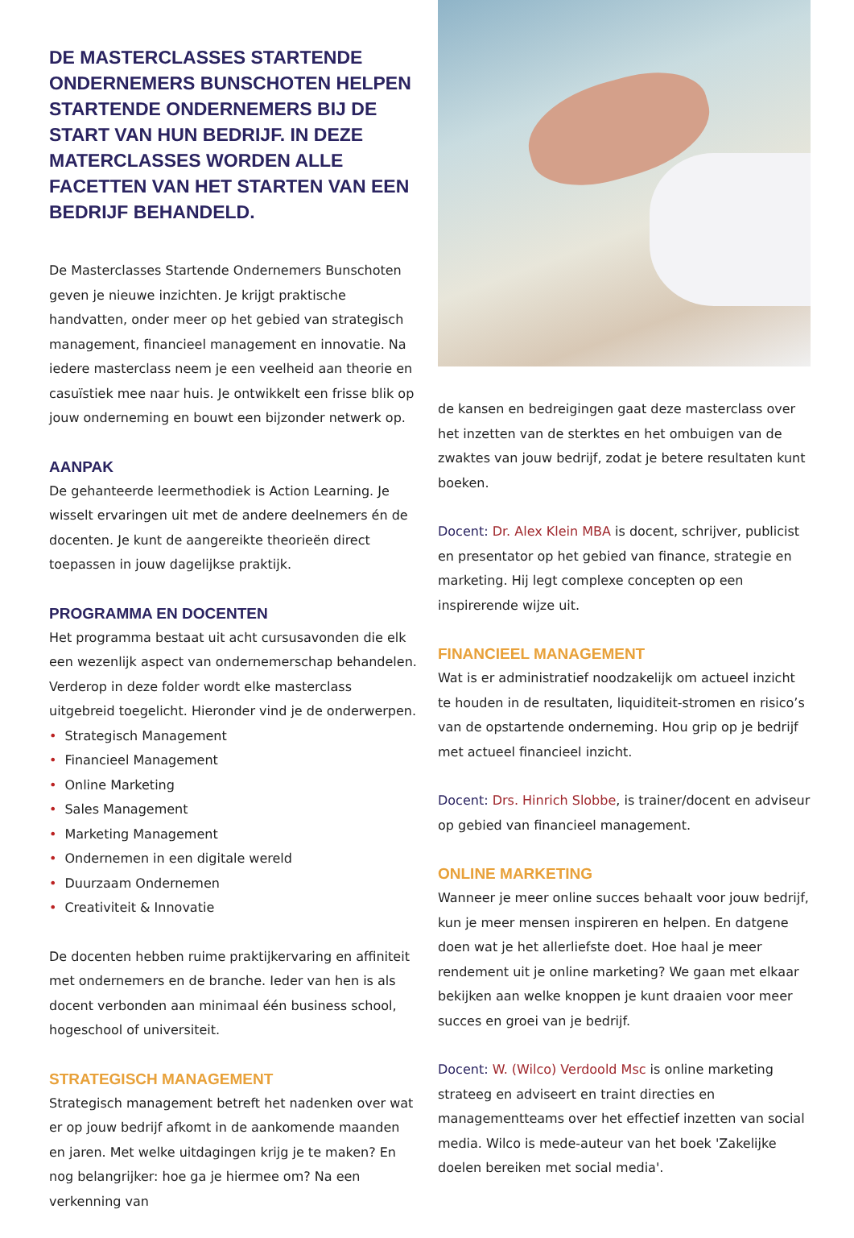DE MASTERCLASSES STARTENDE ONDERNEMERS BUNSCHOTEN HELPEN STARTENDE ONDERNEMERS BIJ DE START VAN HUN BEDRIJF. IN DEZE MATERCLASSES WORDEN ALLE FACETTEN VAN HET STARTEN VAN EEN BEDRIJF BEHANDELD.
De Masterclasses Startende Ondernemers Bunschoten geven je nieuwe inzichten. Je krijgt praktische handvatten, onder meer op het gebied van strategisch management, financieel management en innovatie. Na iedere masterclass neem je een veelheid aan theorie en casuïstiek mee naar huis. Je ontwikkelt een frisse blik op jouw onderneming en bouwt een bijzonder netwerk op.
AANPAK
De gehanteerde leermethodiek is Action Learning. Je wisselt ervaringen uit met de andere deelnemers én de docenten. Je kunt de aangereikte theorieën direct toepassen in jouw dagelijkse praktijk.
PROGRAMMA EN DOCENTEN
Het programma bestaat uit acht cursusavonden die elk een wezenlijk aspect van ondernemerschap behandelen. Verderop in deze folder wordt elke masterclass uitgebreid toegelicht. Hieronder vind je de onderwerpen.
• Strategisch Management
• Financieel Management
• Online Marketing
• Sales Management
• Marketing Management
• Ondernemen in een digitale wereld
• Duurzaam Ondernemen
• Creativiteit & Innovatie
De docenten hebben ruime praktijkervaring en affiniteit met ondernemers en de branche. Ieder van hen is als docent verbonden aan minimaal één business school, hogeschool of universiteit.
STRATEGISCH MANAGEMENT
Strategisch management betreft het nadenken over wat er op jouw bedrijf afkomt in de aankomende maanden en jaren. Met welke uitdagingen krijg je te maken? En nog belangrijker: hoe ga je hiermee om? Na een verkenning van
de kansen en bedreigingen gaat deze masterclass over het inzetten van de sterktes en het ombuigen van de zwaktes van jouw bedrijf, zodat je betere resultaten kunt boeken.
Docent: Dr. Alex Klein MBA is docent, schrijver, publicist en presentator op het gebied van finance, strategie en marketing. Hij legt complexe concepten op een inspirerende wijze uit.
FINANCIEEL MANAGEMENT
Wat is er administratief noodzakelijk om actueel inzicht te houden in de resultaten, liquiditeit-stromen en risico’s van de opstartende onderneming. Hou grip op je bedrijf met actueel financieel inzicht.
Docent: Drs. Hinrich Slobbe, is trainer/docent en adviseur op gebied van financieel management.
ONLINE MARKETING
Wanneer je meer online succes behaalt voor jouw bedrijf, kun je meer mensen inspireren en helpen. En datgene doen wat je het allerliefste doet. Hoe haal je meer rendement uit je online marketing? We gaan met elkaar bekijken aan welke knoppen je kunt draaien voor meer succes en groei van je bedrijf.
Docent: W. (Wilco) Verdoold Msc is online marketing strateeg en adviseert en traint directies en managementteams over het effectief inzetten van social media. Wilco is mede-auteur van het boek 'Zakelijke doelen bereiken met social media'.